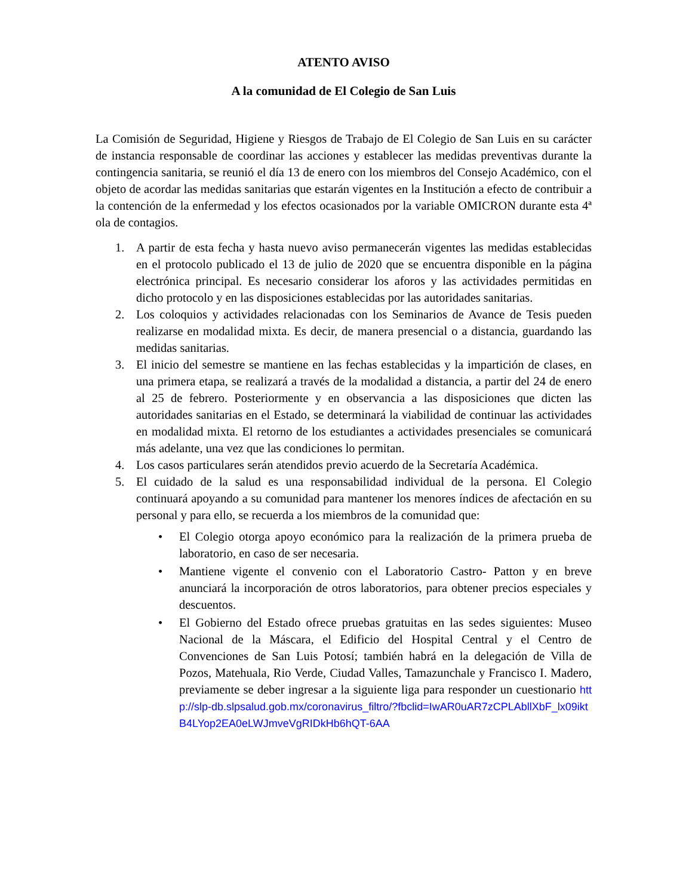ATENTO AVISO
A la comunidad de El Colegio de San Luis
La Comisión de Seguridad, Higiene y Riesgos de Trabajo de El Colegio de San Luis en su carácter de instancia responsable de coordinar las acciones y establecer las medidas preventivas durante la contingencia sanitaria, se reunió el día 13 de enero con los miembros del Consejo Académico, con el objeto de acordar las medidas sanitarias que estarán vigentes en la Institución a efecto de contribuir a la contención de la enfermedad y los efectos ocasionados por la variable OMICRON durante esta 4ª ola de contagios.
1. A partir de esta fecha y hasta nuevo aviso permanecerán vigentes las medidas establecidas en el protocolo publicado el 13 de julio de 2020 que se encuentra disponible en la página electrónica principal. Es necesario considerar los aforos y las actividades permitidas en dicho protocolo y en las disposiciones establecidas por las autoridades sanitarias.
2. Los coloquios y actividades relacionadas con los Seminarios de Avance de Tesis pueden realizarse en modalidad mixta. Es decir, de manera presencial o a distancia, guardando las medidas sanitarias.
3. El inicio del semestre se mantiene en las fechas establecidas y la impartición de clases, en una primera etapa, se realizará a través de la modalidad a distancia, a partir del 24 de enero al 25 de febrero. Posteriormente y en observancia a las disposiciones que dicten las autoridades sanitarias en el Estado, se determinará la viabilidad de continuar las actividades en modalidad mixta. El retorno de los estudiantes a actividades presenciales se comunicará más adelante, una vez que las condiciones lo permitan.
4. Los casos particulares serán atendidos previo acuerdo de la Secretaría Académica.
5. El cuidado de la salud es una responsabilidad individual de la persona. El Colegio continuará apoyando a su comunidad para mantener los menores índices de afectación en su personal y para ello, se recuerda a los miembros de la comunidad que:
• El Colegio otorga apoyo económico para la realización de la primera prueba de laboratorio, en caso de ser necesaria.
• Mantiene vigente el convenio con el Laboratorio Castro- Patton y en breve anunciará la incorporación de otros laboratorios, para obtener precios especiales y descuentos.
• El Gobierno del Estado ofrece pruebas gratuitas en las sedes siguientes: Museo Nacional de la Máscara, el Edificio del Hospital Central y el Centro de Convenciones de San Luis Potosí; también habrá en la delegación de Villa de Pozos, Matehuala, Rio Verde, Ciudad Valles, Tamazunchale y Francisco I. Madero, previamente se deber ingresar a la siguiente liga para responder un cuestionario http://slp-db.slpsalud.gob.mx/coronavirus_filtro/?fbclid=IwAR0uAR7zCPLAbllXbF_lx09iktB4LYop2EA0eLWJmveVgRIDkHb6hQT-6AA